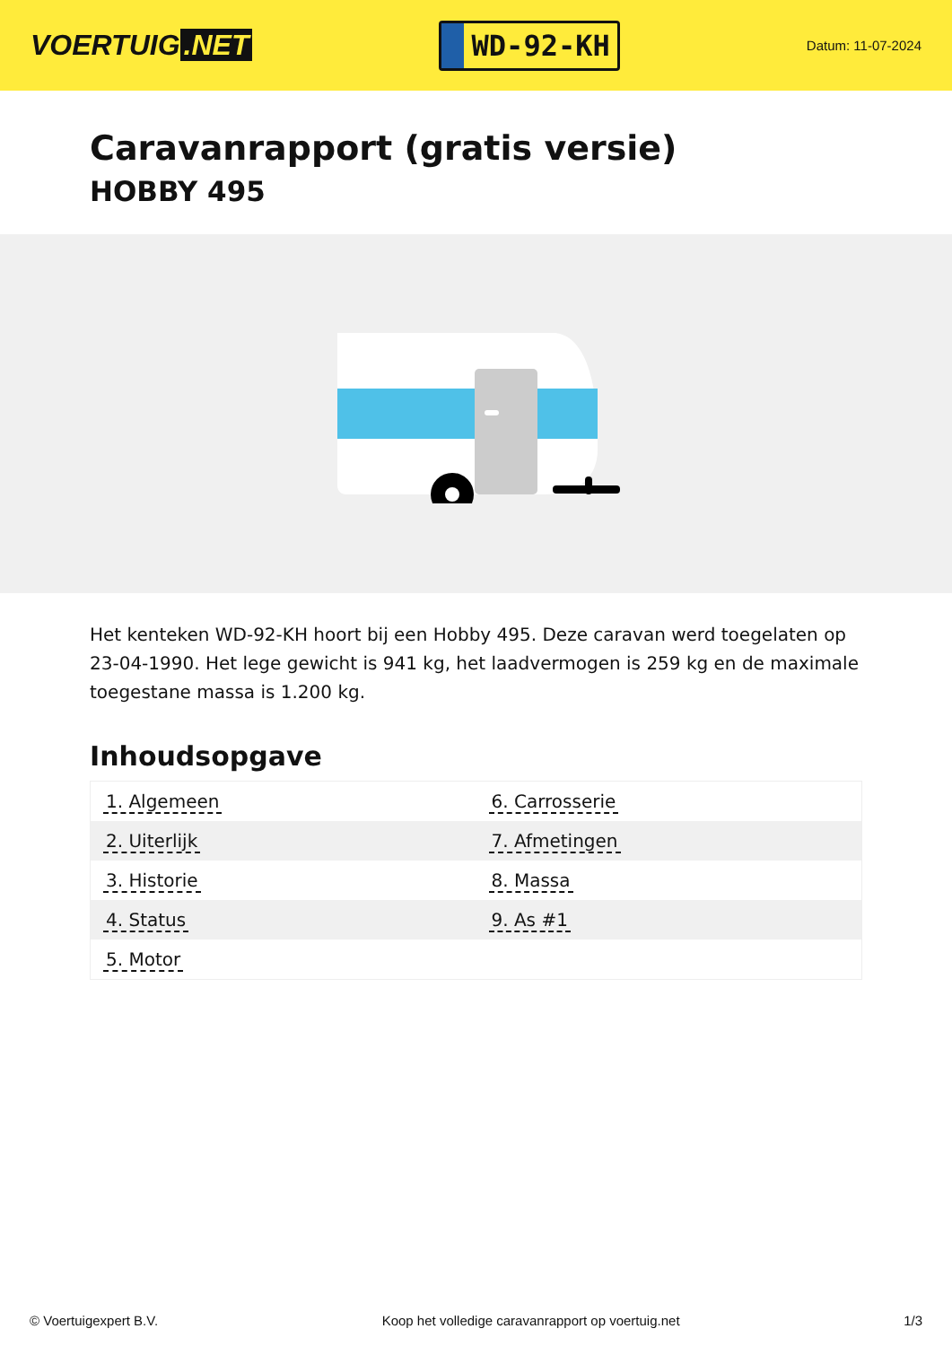VOERTUIG.NET
WD-92-KH
Datum: 11-07-2024
Caravanrapport (gratis versie)
HOBBY 495
Het kenteken WD-92-KH hoort bij een Hobby 495. Deze caravan werd toegelaten op 23-04-1990. Het lege gewicht is 941 kg, het laadvermogen is 259 kg en de maximale toegestane massa is 1.200 kg.
Inhoudsopgave
| 1. Algemeen | 6. Carrosserie |
| 2. Uiterlijk | 7. Afmetingen |
| 3. Historie | 8. Massa |
| 4. Status | 9. As #1 |
| 5. Motor | |
© Voertuigexpert B.V. Koop het volledige caravanrapport op voertuig.net 1/3